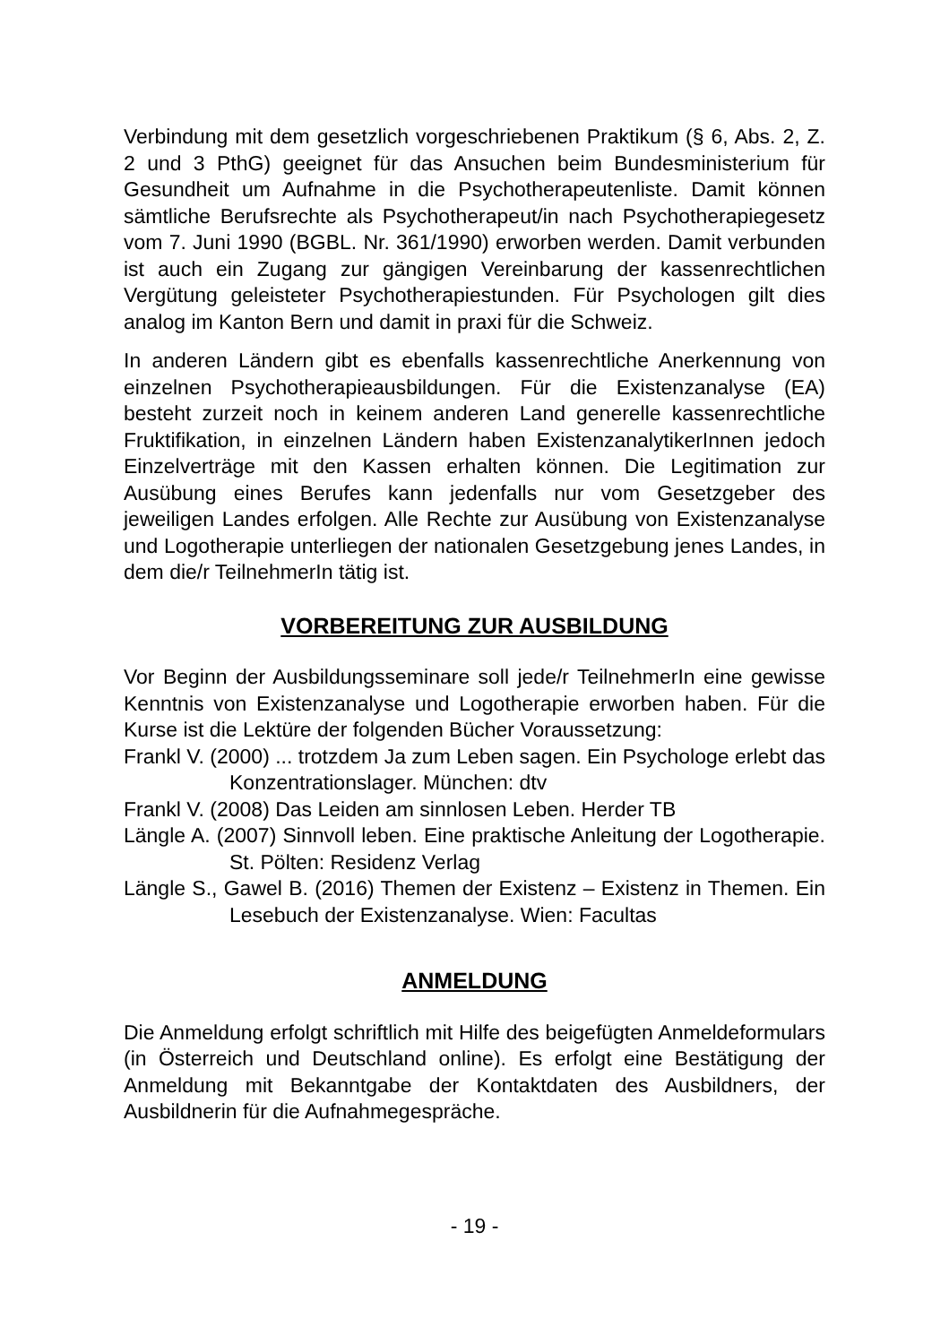Verbindung mit dem gesetzlich vorgeschriebenen Praktikum (§ 6, Abs. 2, Z. 2 und 3 PthG) geeignet für das Ansuchen beim Bundesministerium für Gesundheit um Aufnahme in die Psychotherapeutenliste. Damit können sämtliche Berufsrechte als Psychotherapeut/in nach Psychotherapiegesetz vom 7. Juni 1990 (BGBL. Nr. 361/1990) erworben werden. Damit verbunden ist auch ein Zugang zur gängigen Vereinbarung der kassenrechtlichen Vergütung geleisteter Psychotherapiestunden. Für Psychologen gilt dies analog im Kanton Bern und damit in praxi für die Schweiz.
In anderen Ländern gibt es ebenfalls kassenrechtliche Anerkennung von einzelnen Psychotherapieausbildungen. Für die Existenzanalyse (EA) besteht zurzeit noch in keinem anderen Land generelle kassenrechtliche Fruktifikation, in einzelnen Ländern haben ExistenzanalytikerInnen jedoch Einzelverträge mit den Kassen erhalten können. Die Legitimation zur Ausübung eines Berufes kann jedenfalls nur vom Gesetzgeber des jeweiligen Landes erfolgen. Alle Rechte zur Ausübung von Existenzanalyse und Logotherapie unterliegen der nationalen Gesetzgebung jenes Landes, in dem die/r TeilnehmerIn tätig ist.
VORBEREITUNG ZUR AUSBILDUNG
Vor Beginn der Ausbildungsseminare soll jede/r TeilnehmerIn eine gewisse Kenntnis von Existenzanalyse und Logotherapie erworben haben. Für die Kurse ist die Lektüre der folgenden Bücher Voraussetzung:
Frankl V. (2000) ... trotzdem Ja zum Leben sagen. Ein Psychologe erlebt das Konzentrationslager. München: dtv
Frankl V. (2008) Das Leiden am sinnlosen Leben. Herder TB
Längle A. (2007) Sinnvoll leben. Eine praktische Anleitung der Logotherapie. St. Pölten: Residenz Verlag
Längle S., Gawel B. (2016) Themen der Existenz – Existenz in Themen. Ein Lesebuch der Existenzanalyse. Wien: Facultas
ANMELDUNG
Die Anmeldung erfolgt schriftlich mit Hilfe des beigefügten Anmeldeformulars (in Österreich und Deutschland online). Es erfolgt eine Bestätigung der Anmeldung mit Bekanntgabe der Kontaktdaten des Ausbildners, der Ausbildnerin für die Aufnahmegespräche.
- 19 -